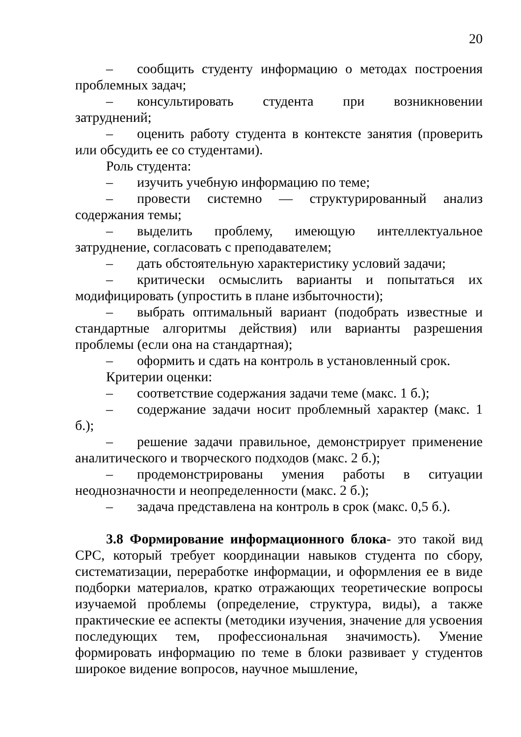20
– сообщить студенту информацию о методах построения проблемных задач;
– консультировать студента при возникновении затруднений;
– оценить работу студента в контексте занятия (проверить или обсудить ее со студентами).
Роль студента:
– изучить учебную информацию по теме;
– провести системно — структурированный анализ содержания темы;
– выделить проблему, имеющую интеллектуальное затруднение, согласовать с преподавателем;
– дать обстоятельную характеристику условий задачи;
– критически осмыслить варианты и попытаться их модифицировать (упростить в плане избыточности);
– выбрать оптимальный вариант (подобрать известные и стандартные алгоритмы действия) или варианты разрешения проблемы (если она на стандартная);
– оформить и сдать на контроль в установленный срок.
Критерии оценки:
– соответствие содержания задачи теме (макс. 1 б.);
– содержание задачи носит проблемный характер (макс. 1 б.);
– решение задачи правильное, демонстрирует применение аналитического и творческого подходов (макс. 2 б.);
– продемонстрированы умения работы в ситуации неоднозначности и неопределенности (макс. 2 б.);
– задача представлена на контроль в срок (макс. 0,5 б.).
3.8 Формирование информационного блока- это такой вид СРС, который требует координации навыков студента по сбору, систематизации, переработке информации, и оформления ее в виде подборки материалов, кратко отражающих теоретические вопросы изучаемой проблемы (определение, структура, виды), а также практические ее аспекты (методики изучения, значение для усвоения последующих тем, профессиональная значимость). Умение формировать информацию по теме в блоки развивает у студентов широкое видение вопросов, научное мышление,